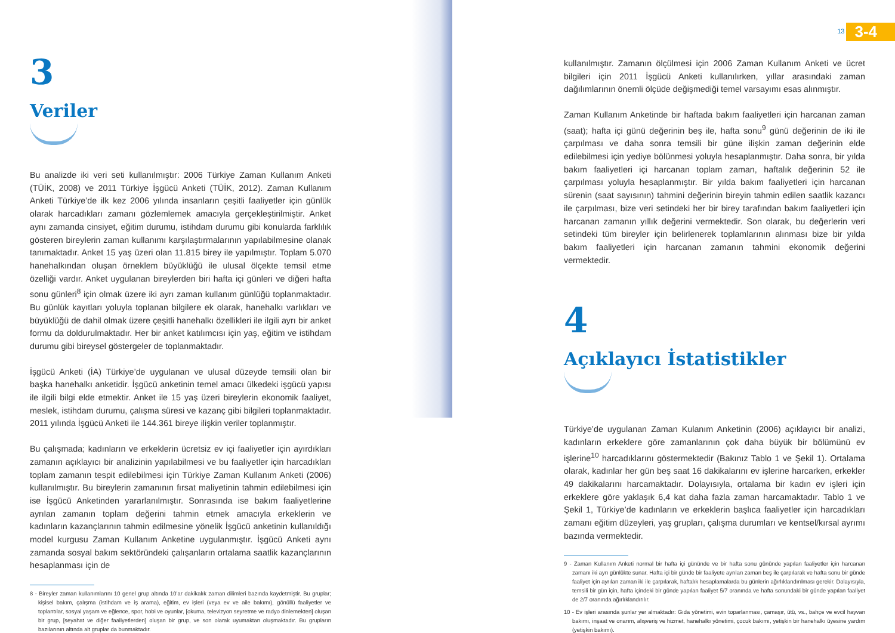3
Veriler
Bu analizde iki veri seti kullanılmıştır: 2006 Türkiye Zaman Kullanım Anketi (TÜİK, 2008) ve 2011 Türkiye İşgücü Anketi (TÜİK, 2012). Zaman Kullanım Anketi Türkiye’de ilk kez 2006 yılında insanların çeşitli faaliyetler için günlük olarak harcadıkları zamanı gözlemlemek amacıyla gerçekleştirilmiştir. Anket aynı zamanda cinsiyet, eğitim durumu, istihdam durumu gibi konularda farklılık gösteren bireylerin zaman kullanımı karşılaştırmalarının yapılabilmesine olanak tanımaktadır. Anket 15 yaş üzeri olan 11.815 birey ile yapılmıştır. Toplam 5.070 hanehalkından oluşan örneklem büyüklüğü ile ulusal ölçekte temsil etme özelliği vardır. Anket uygulanan bireylerden biri hafta içi günleri ve diğeri hafta sonu günleri<sup>8</sup> için olmak üzere iki ayrı zaman kullanım günlüğü toplanmaktadır. Bu günlük kayıtları yoluyla toplanan bilgilere ek olarak, hanehalkı varlıkları ve büyüklüğü de dahil olmak üzere çeşitli hanehalkı özellikleri ile ilgili ayrı bir anket formu da doldurulmaktadır. Her bir anket katılımcısı için yaş, eğitim ve istihdam durumu gibi bireysel göstergeler de toplanmaktadır.
İşgücü Anketi (İA) Türkiye’de uygulanan ve ulusal düzeyde temsili olan bir başka hanehalkı anketidir. İşgücü anketinin temel amacı ülkedeki işgücü yapısı ile ilgili bilgi elde etmektir. Anket ile 15 yaş üzeri bireylerin ekonomik faaliyet, meslek, istihdam durumu, çalışma süresi ve kazanç gibi bilgileri toplanmaktadır. 2011 yılında İşgücü Anketi ile 144.361 bireye ilişkin veriler toplanmıştır.
Bu çalışmada; kadınların ve erkeklerin ücretsiz ev içi faaliyetler için ayırdıkları zamanın açıklayıcı bir analizinin yapılabilmesi ve bu faaliyetler için harcadıkları toplam zamanın tespit edilebilmesi için Türkiye Zaman Kullanım Anketi (2006) kullanılmıştır. Bu bireylerin zamanının fırsat maliyetinin tahmin edilebilmesi için ise İşgücü Anketinden yararlanılmıştır. Sonrasında ise bakım faaliyetlerine ayrılan zamanın toplam değerini tahmin etmek amacıyla erkeklerin ve kadınların kazançlarının tahmin edilmesine yönelik İşgücü anketinin kullanıldığı model kurgusu Zaman Kullanım Anketine uygulanmıştır. İşgücü Anketi aynı zamanda sosyal bakım sektöründeki çalışanların ortalama saatlik kazançlarının hesaplanması için de
8 - Bireyler zaman kullanımlarını 10 genel grup altında 10’ar dakikalık zaman dilimleri bazında kaydetmiştir. Bu gruplar; kişisel bakım, çalışma (istihdam ve iş arama), eğitim, ev işleri (veya ev ve aile bakımı), gönüllü faaliyetler ve toplantılar, sosyal yaşam ve eğlence, spor, hobi ve oyunlar, [okuma, televizyon seyretme ve radyo dinlemekten] oluşan bir grup, [seyahat ve diğer faaliyetlerden] oluşan bir grup, ve son olarak uyumaktan oluşmaktadır. Bu grupların bazılarının altında alt gruplar da bunmaktadır.
13 3-4
kullanılmıştır. Zamanın ölçülmesi için 2006 Zaman Kullanım Anketi ve ücret bilgileri için 2011 İşgücü Anketi kullanılırken, yıllar arasındaki zaman dağılımlarının önemli ölçüde değişmediği temel varsayımı esas alınmıştır.
Zaman Kullanım Anketinde bir haftada bakım faaliyetleri için harcanan zaman (saat); hafta içi günü değerinin beş ile, hafta sonu<sup>9</sup> günü değerinin de iki ile çarpılması ve daha sonra temsili bir güne ilişkin zaman değerinin elde edilebilmesi için yediye bölünmesi yoluyla hesaplanmıştır. Daha sonra, bir yılda bakım faaliyetleri içi harcanan toplam zaman, haftalık değerinin 52 ile çarpılması yoluyla hesaplanmıştır. Bir yılda bakım faaliyetleri için harcanan sürenin (saat sayısının) tahmini değerinin bireyin tahmin edilen saatlik kazancı ile çarpılması, bize veri setindeki her bir birey tarafından bakım faaliyetleri için harcanan zamanın yıllık değerini vermektedir. Son olarak, bu değerlerin veri setindeki tüm bireyler için belirlenerek toplamlarının alınması bize bir yılda bakım faaliyetleri için harcanan zamanın tahmini ekonomik değerini vermektedir.
4
Açıklayıcı İstatistikler
Türkiye’de uygulanan Zaman Kulanım Anketinin (2006) açıklayıcı bir analizi, kadınların erkeklere göre zamanlarının çok daha büyük bir bölümünü ev işlerine<sup>10</sup> harcadıklarını göstermektedir (Bakınız Tablo 1 ve Şekil 1). Ortalama olarak, kadınlar her gün beş saat 16 dakikalarını ev işlerine harcarken, erkekler 49 dakikalarını harcamaktadır. Dolayısıyla, ortalama bir kadın ev işleri için erkeklere göre yaklaşık 6,4 kat daha fazla zaman harcamaktadır. Tablo 1 ve Şekil 1, Türkiye’de kadınların ve erkeklerin başlıca faaliyetler için harcadıkları zamanı eğitim düzeyleri, yaş grupları, çalışma durumları ve kentsel/kırsal ayrımı bazında vermektedir.
9 - Zaman Kullanım Anketi normal bir hafta içi gününde ve bir hafta sonu gününde yapılan faaliyetler için harcanan zamanı iki ayrı günlükte sunar. Hafta içi bir günde bir faaliyete ayrılan zaman beş ile çarpılarak ve hafta sonu bir günde faaliyet için ayrılan zaman iki ile çarpılarak, haftalık hesaplamalarda bu günlerin ağırlıklandırılması gerekir. Dolayısıyla, temsili bir gün için, hafta içindeki bir günde yapılan faaliyet 5/7 oranında ve hafta sonundaki bir günde yapılan faaliyet de 2/7 oranında ağırlıklandırılır.
10 - Ev işleri arasında şunlar yer almaktadır: Gıda yönetimi, evin toparlanması, çamaşır, ütü, vs., bahçe ve evcil hayvan bakımı, inşaat ve onarım, alışveriş ve hizmet, hanehalkı yönetimi, çocuk bakımı, yetişkin bir hanehalkı üyesine yardım (yetişkin bakımı).